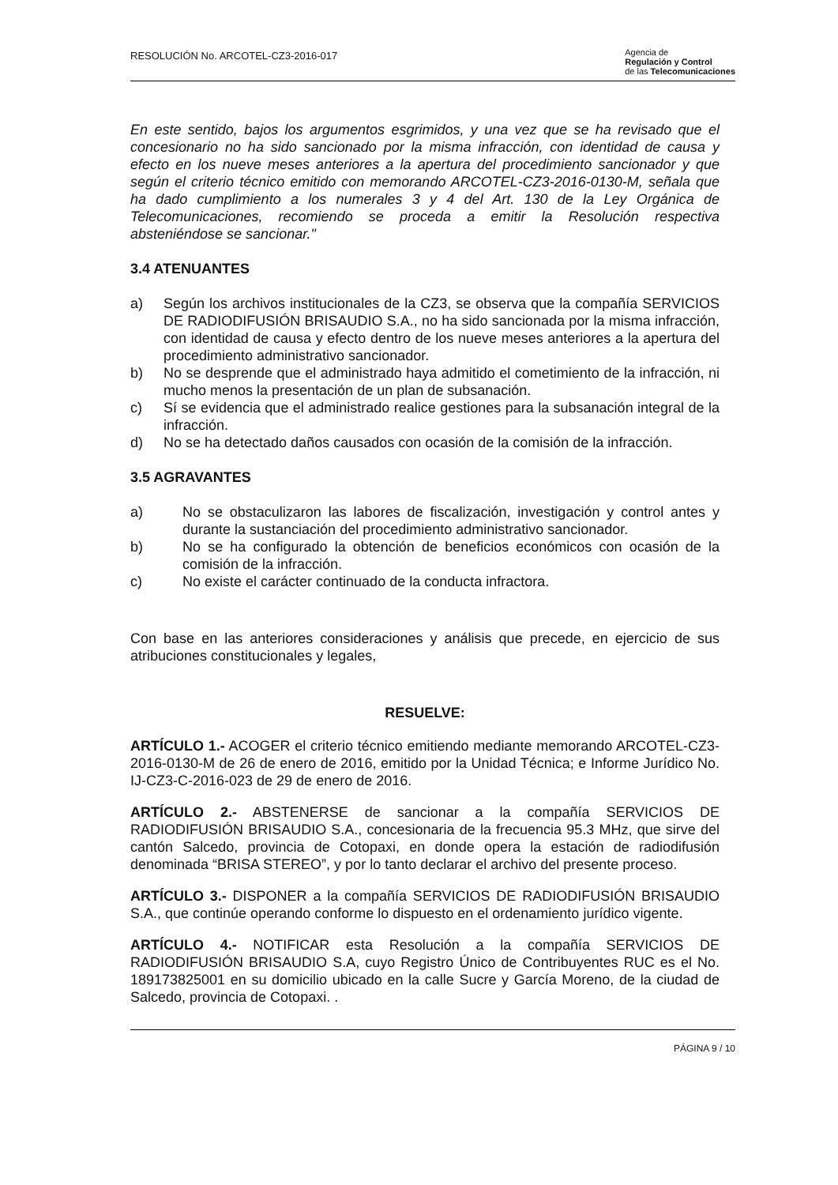RESOLUCIÓN No. ARCOTEL-CZ3-2016-017
Agencia de
Regulación y Control
de las Telecomunicaciones
En este sentido, bajos los argumentos esgrimidos, y una vez que se ha revisado que el concesionario no ha sido sancionado por la misma infracción, con identidad de causa y efecto en los nueve meses anteriores a la apertura del procedimiento sancionador y que según el criterio técnico emitido con memorando ARCOTEL-CZ3-2016-0130-M, señala que ha dado cumplimiento a los numerales 3 y 4 del Art. 130 de la Ley Orgánica de Telecomunicaciones, recomiendo se proceda a emitir la Resolución respectiva absteniéndose se sancionar."
3.4 ATENUANTES
a) Según los archivos institucionales de la CZ3, se observa que la compañía SERVICIOS DE RADIODIFUSIÓN BRISAUDIO S.A., no ha sido sancionada por la misma infracción, con identidad de causa y efecto dentro de los nueve meses anteriores a la apertura del procedimiento administrativo sancionador.
b) No se desprende que el administrado haya admitido el cometimiento de la infracción, ni mucho menos la presentación de un plan de subsanación.
c) Sí se evidencia que el administrado realice gestiones para la subsanación integral de la infracción.
d) No se ha detectado daños causados con ocasión de la comisión de la infracción.
3.5 AGRAVANTES
a) No se obstaculizaron las labores de fiscalización, investigación y control antes y durante la sustanciación del procedimiento administrativo sancionador.
b) No se ha configurado la obtención de beneficios económicos con ocasión de la comisión de la infracción.
c) No existe el carácter continuado de la conducta infractora.
Con base en las anteriores consideraciones y análisis que precede, en ejercicio de sus atribuciones constitucionales y legales,
RESUELVE:
ARTÍCULO 1.- ACOGER el criterio técnico emitiendo mediante memorando ARCOTEL-CZ3-2016-0130-M de 26 de enero de 2016, emitido por la Unidad Técnica; e Informe Jurídico No. IJ-CZ3-C-2016-023 de 29 de enero de 2016.
ARTÍCULO 2.- ABSTENERSE de sancionar a la compañía SERVICIOS DE RADIODIFUSIÓN BRISAUDIO S.A., concesionaria de la frecuencia 95.3 MHz, que sirve del cantón Salcedo, provincia de Cotopaxi, en donde opera la estación de radiodifusión denominada “BRISA STEREO”, y por lo tanto declarar el archivo del presente proceso.
ARTÍCULO 3.- DISPONER a la compañía SERVICIOS DE RADIODIFUSIÓN BRISAUDIO S.A., que continúe operando conforme lo dispuesto en el ordenamiento jurídico vigente.
ARTÍCULO 4.- NOTIFICAR esta Resolución a la compañía SERVICIOS DE RADIODIFUSIÓN BRISAUDIO S.A, cuyo Registro Único de Contribuyentes RUC es el No. 189173825001 en su domicilio ubicado en la calle Sucre y García Moreno, de la ciudad de Salcedo, provincia de Cotopaxi. .
PÁGINA 9 / 10